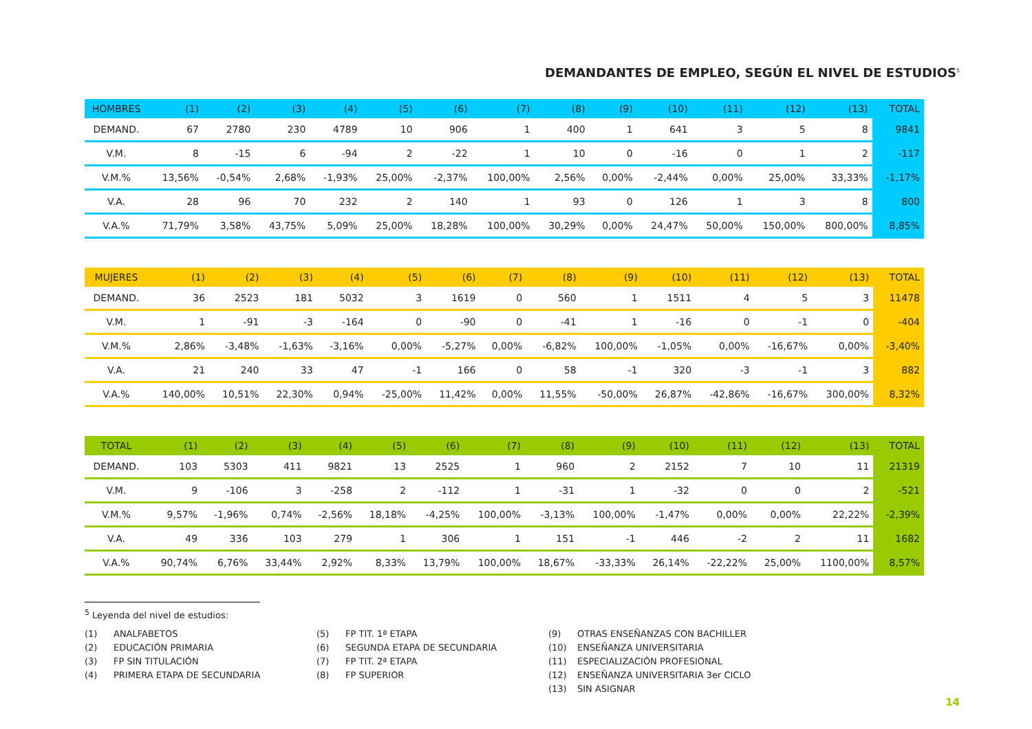DEMANDANTES DE EMPLEO, SEGÚN EL NIVEL DE ESTUDIOS<sup>5</sup>
| HOMBRES | (1) | (2) | (3) | (4) | (5) | (6) | (7) | (8) | (9) | (10) | (11) | (12) | (13) | TOTAL |
| --- | --- | --- | --- | --- | --- | --- | --- | --- | --- | --- | --- | --- | --- | --- |
| DEMAND. | 67 | 2780 | 230 | 4789 | 10 | 906 | 1 | 400 | 1 | 641 | 3 | 5 | 8 | 9841 |
| V.M. | 8 | -15 | 6 | -94 | 2 | -22 | 1 | 10 | 0 | -16 | 0 | 1 | 2 | -117 |
| V.M.% | 13,56% | -0,54% | 2,68% | -1,93% | 25,00% | -2,37% | 100,00% | 2,56% | 0,00% | -2,44% | 0,00% | 25,00% | 33,33% | -1,17% |
| V.A. | 28 | 96 | 70 | 232 | 2 | 140 | 1 | 93 | 0 | 126 | 1 | 3 | 8 | 800 |
| V.A.% | 71,79% | 3,58% | 43,75% | 5,09% | 25,00% | 18,28% | 100,00% | 30,29% | 0,00% | 24,47% | 50,00% | 150,00% | 800,00% | 8,85% |
| MUJERES | (1) | (2) | (3) | (4) | (5) | (6) | (7) | (8) | (9) | (10) | (11) | (12) | (13) | TOTAL |
| --- | --- | --- | --- | --- | --- | --- | --- | --- | --- | --- | --- | --- | --- | --- |
| DEMAND. | 36 | 2523 | 181 | 5032 | 3 | 1619 | 0 | 560 | 1 | 1511 | 4 | 5 | 3 | 11478 |
| V.M. | 1 | -91 | -3 | -164 | 0 | -90 | 0 | -41 | 1 | -16 | 0 | -1 | 0 | -404 |
| V.M.% | 2,86% | -3,48% | -1,63% | -3,16% | 0,00% | -5,27% | 0,00% | -6,82% | 100,00% | -1,05% | 0,00% | -16,67% | 0,00% | -3,40% |
| V.A. | 21 | 240 | 33 | 47 | -1 | 166 | 0 | 58 | -1 | 320 | -3 | -1 | 3 | 882 |
| V.A.% | 140,00% | 10,51% | 22,30% | 0,94% | -25,00% | 11,42% | 0,00% | 11,55% | -50,00% | 26,87% | -42,86% | -16,67% | 300,00% | 8,32% |
| TOTAL | (1) | (2) | (3) | (4) | (5) | (6) | (7) | (8) | (9) | (10) | (11) | (12) | (13) | TOTAL |
| --- | --- | --- | --- | --- | --- | --- | --- | --- | --- | --- | --- | --- | --- | --- |
| DEMAND. | 103 | 5303 | 411 | 9821 | 13 | 2525 | 1 | 960 | 2 | 2152 | 7 | 10 | 11 | 21319 |
| V.M. | 9 | -106 | 3 | -258 | 2 | -112 | 1 | -31 | 1 | -32 | 0 | 0 | 2 | -521 |
| V.M.% | 9,57% | -1,96% | 0,74% | -2,56% | 18,18% | -4,25% | 100,00% | -3,13% | 100,00% | -1,47% | 0,00% | 0,00% | 22,22% | -2,39% |
| V.A. | 49 | 336 | 103 | 279 | 1 | 306 | 1 | 151 | -1 | 446 | -2 | 2 | 11 | 1682 |
| V.A.% | 90,74% | 6,76% | 33,44% | 2,92% | 8,33% | 13,79% | 100,00% | 18,67% | -33,33% | 26,14% | -22,22% | 25,00% | 1100,00% | 8,57% |
<sup>5</sup> Leyenda del nivel de estudios:
(1) ANALFABETOS
(2) EDUCACIÓN PRIMARIA
(3) FP SIN TITULACIÓN
(4) PRIMERA ETAPA DE SECUNDARIA
(5) FP TIT. 1ª ETAPA
(6) SEGUNDA ETAPA DE SECUNDARIA
(7) FP TIT. 2ª ETAPA
(8) FP SUPERIOR
(9) OTRAS ENSEÑANZAS CON BACHILLER
(10) ENSEÑANZA UNIVERSITARIA
(11) ESPECIALIZACIÓN PROFESIONAL
(12) ENSEÑANZA UNIVERSITARIA 3er CICLO
(13) SIN ASIGNAR
14